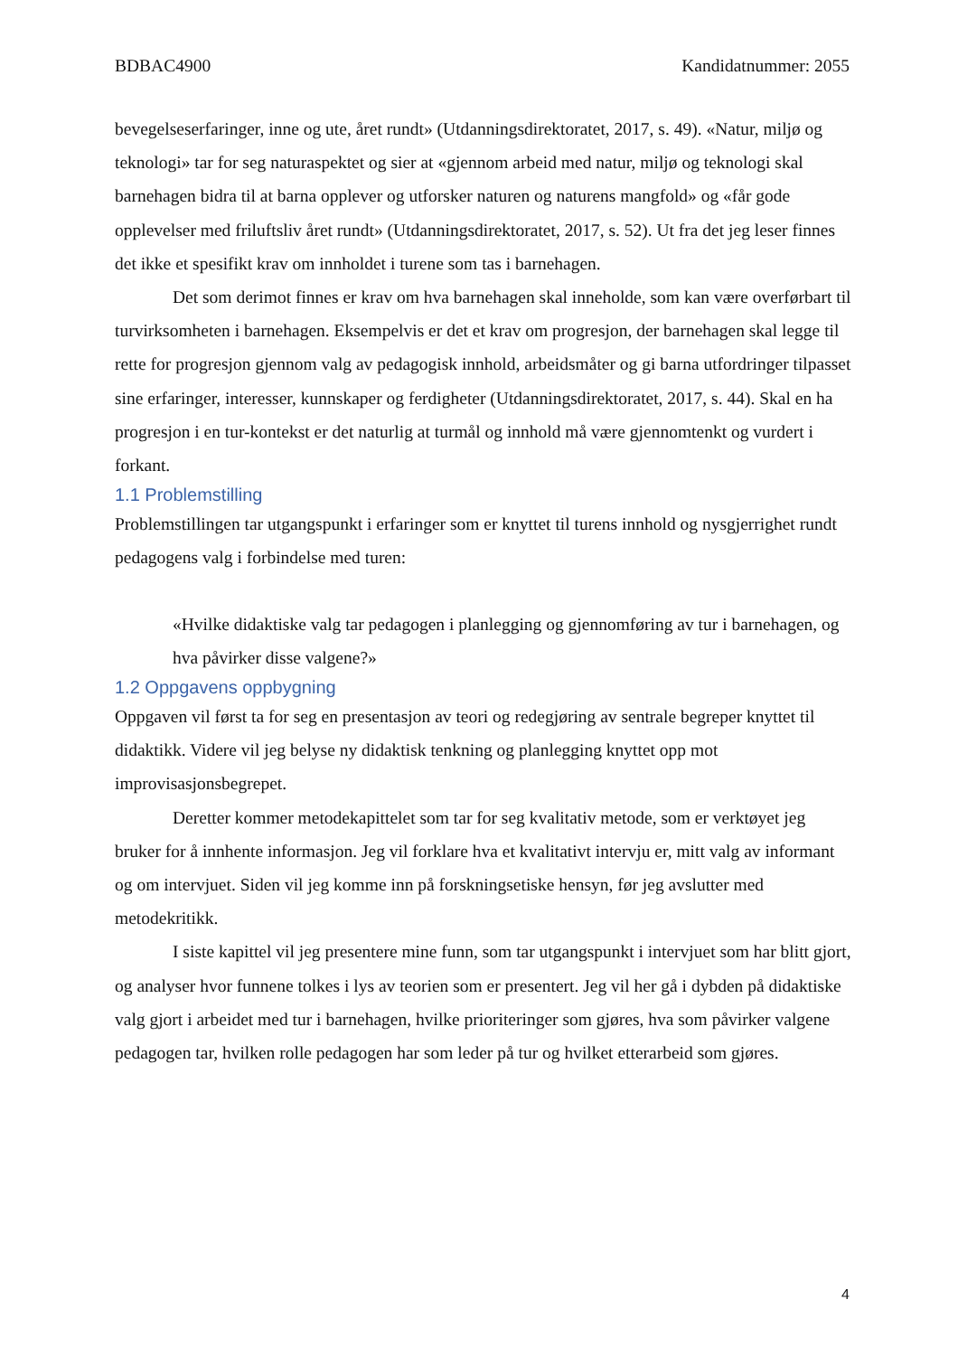BDBAC4900 Kandidatnummer: 2055
bevegelseserfaringer, inne og ute, året rundt» (Utdanningsdirektoratet, 2017, s. 49). «Natur, miljø og teknologi» tar for seg naturaspektet og sier at «gjennom arbeid med natur, miljø og teknologi skal barnehagen bidra til at barna opplever og utforsker naturen og naturens mangfold» og «får gode opplevelser med friluftsliv året rundt» (Utdanningsdirektoratet, 2017, s. 52). Ut fra det jeg leser finnes det ikke et spesifikt krav om innholdet i turene som tas i barnehagen.
Det som derimot finnes er krav om hva barnehagen skal inneholde, som kan være overførbart til turvirksomheten i barnehagen. Eksempelvis er det et krav om progresjon, der barnehagen skal legge til rette for progresjon gjennom valg av pedagogisk innhold, arbeidsmåter og gi barna utfordringer tilpasset sine erfaringer, interesser, kunnskaper og ferdigheter (Utdanningsdirektoratet, 2017, s. 44). Skal en ha progresjon i en tur-kontekst er det naturlig at turmål og innhold må være gjennomtenkt og vurdert i forkant.
1.1 Problemstilling
Problemstillingen tar utgangspunkt i erfaringer som er knyttet til turens innhold og nysgjerrighet rundt pedagogens valg i forbindelse med turen:
«Hvilke didaktiske valg tar pedagogen i planlegging og gjennomføring av tur i barnehagen, og hva påvirker disse valgene?»
1.2 Oppgavens oppbygning
Oppgaven vil først ta for seg en presentasjon av teori og redegjøring av sentrale begreper knyttet til didaktikk. Videre vil jeg belyse ny didaktisk tenkning og planlegging knyttet opp mot improvisasjonsbegrepet.
Deretter kommer metodekapittelet som tar for seg kvalitativ metode, som er verktøyet jeg bruker for å innhente informasjon. Jeg vil forklare hva et kvalitativt intervju er, mitt valg av informant og om intervjuet. Siden vil jeg komme inn på forskningsetiske hensyn, før jeg avslutter med metodekritikk.
I siste kapittel vil jeg presentere mine funn, som tar utgangspunkt i intervjuet som har blitt gjort, og analyser hvor funnene tolkes i lys av teorien som er presentert. Jeg vil her gå i dybden på didaktiske valg gjort i arbeidet med tur i barnehagen, hvilke prioriteringer som gjøres, hva som påvirker valgene pedagogen tar, hvilken rolle pedagogen har som leder på tur og hvilket etterarbeid som gjøres.
4